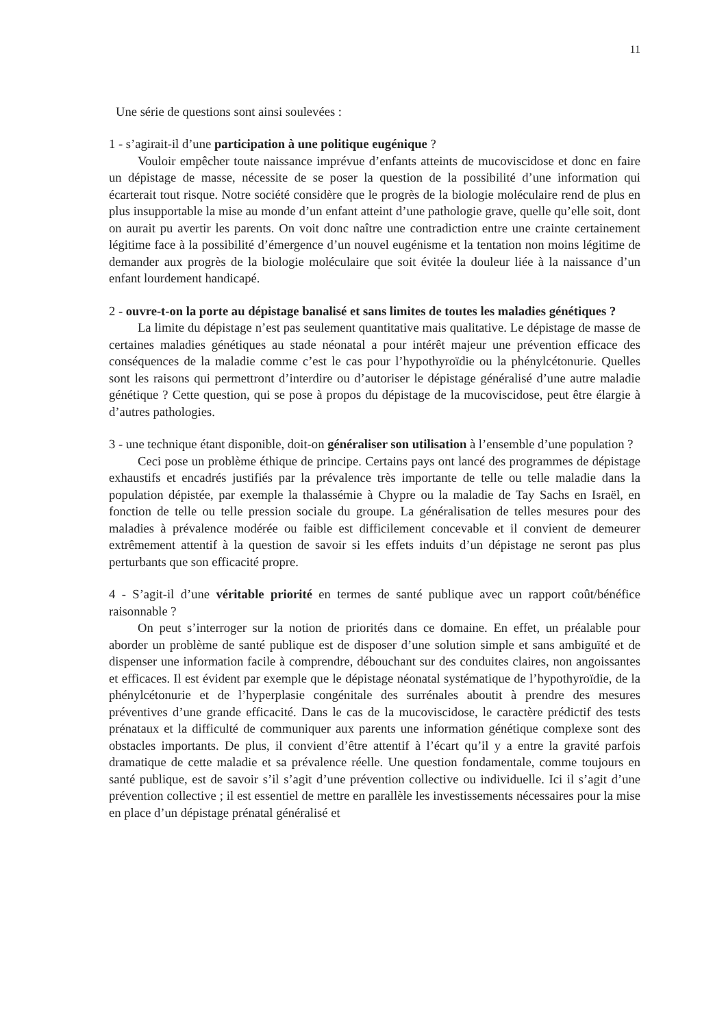11
Une série de questions sont ainsi soulevées :
1 - s’agirait-il d’une participation à une politique eugénique ?
Vouloir empêcher toute naissance imprévue d’enfants atteints de mucoviscidose et donc en faire un dépistage de masse, nécessite de se poser la question de la possibilité d’une information qui écarterait tout risque. Notre société considère que le progrès de la biologie moléculaire rend de plus en plus insupportable la mise au monde d’un enfant atteint d’une pathologie grave, quelle qu’elle soit, dont on aurait pu avertir les parents. On voit donc naître une contradiction entre une crainte certainement légitime face à la possibilité d’émergence d’un nouvel eugénisme et la tentation non moins légitime de demander aux progrès de la biologie moléculaire que soit évitée la douleur liée à la naissance d’un enfant lourdement handicapé.
2 - ouvre-t-on la porte au dépistage banalisé et sans limites de toutes les maladies génétiques ?
La limite du dépistage n’est pas seulement quantitative mais qualitative. Le dépistage de masse de certaines maladies génétiques au stade néonatal a pour intérêt majeur une prévention efficace des conséquences de la maladie comme c’est le cas pour l’hypothyroïdie ou la phénylcétonurie. Quelles sont les raisons qui permettront d’interdire ou d’autoriser le dépistage généralisé d’une autre maladie génétique ? Cette question, qui se pose à propos du dépistage de la mucoviscidose, peut être élargie à d’autres pathologies.
3 - une technique étant disponible, doit-on généraliser son utilisation à l’ensemble d’une population ?
Ceci pose un problème éthique de principe. Certains pays ont lancé des programmes de dépistage exhaustifs et encadrés justifiés par la prévalence très importante de telle ou telle maladie dans la population dépistée, par exemple la thalassémie à Chypre ou la maladie de Tay Sachs en Israël, en fonction de telle ou telle pression sociale du groupe. La généralisation de telles mesures pour des maladies à prévalence modérée ou faible est difficilement concevable et il convient de demeurer extrêmement attentif à la question de savoir si les effets induits d’un dépistage ne seront pas plus perturbants que son efficacité propre.
4 - S’agit-il d’une véritable priorité en termes de santé publique avec un rapport coût/bénéfice raisonnable ?
On peut s’interroger sur la notion de priorités dans ce domaine. En effet, un préalable pour aborder un problème de santé publique est de disposer d’une solution simple et sans ambiguïté et de dispenser une information facile à comprendre, débouchant sur des conduites claires, non angoissantes et efficaces. Il est évident par exemple que le dépistage néonatal systématique de l’hypothyroïdie, de la phénylcétonurie et de l’hyperplasie congénitale des surrénales aboutit à prendre des mesures préventives d’une grande efficacité. Dans le cas de la mucoviscidose, le caractère prédictif des tests prénataux et la difficulté de communiquer aux parents une information génétique complexe sont des obstacles importants. De plus, il convient d’être attentif à l’écart qu’il y a entre la gravité parfois dramatique de cette maladie et sa prévalence réelle. Une question fondamentale, comme toujours en santé publique, est de savoir s’il s’agit d’une prévention collective ou individuelle. Ici il s’agit d’une prévention collective ; il est essentiel de mettre en parallèle les investissements nécessaires pour la mise en place d’un dépistage prénatal généralisé et